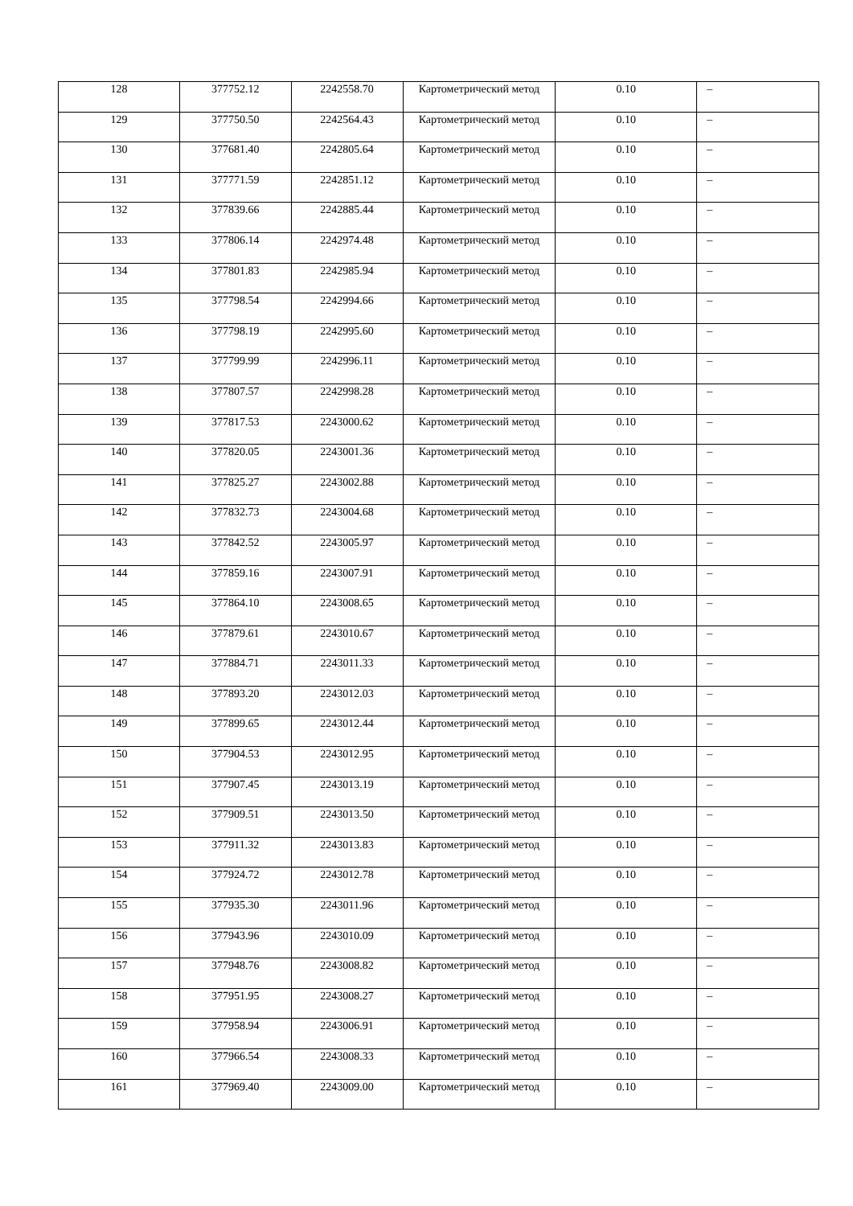| 128 | 377752.12 | 2242558.70 | Картометрический метод | 0.10 | – |
| 129 | 377750.50 | 2242564.43 | Картометрический метод | 0.10 | – |
| 130 | 377681.40 | 2242805.64 | Картометрический метод | 0.10 | – |
| 131 | 377771.59 | 2242851.12 | Картометрический метод | 0.10 | – |
| 132 | 377839.66 | 2242885.44 | Картометрический метод | 0.10 | – |
| 133 | 377806.14 | 2242974.48 | Картометрический метод | 0.10 | – |
| 134 | 377801.83 | 2242985.94 | Картометрический метод | 0.10 | – |
| 135 | 377798.54 | 2242994.66 | Картометрический метод | 0.10 | – |
| 136 | 377798.19 | 2242995.60 | Картометрический метод | 0.10 | – |
| 137 | 377799.99 | 2242996.11 | Картометрический метод | 0.10 | – |
| 138 | 377807.57 | 2242998.28 | Картометрический метод | 0.10 | – |
| 139 | 377817.53 | 2243000.62 | Картометрический метод | 0.10 | – |
| 140 | 377820.05 | 2243001.36 | Картометрический метод | 0.10 | – |
| 141 | 377825.27 | 2243002.88 | Картометрический метод | 0.10 | – |
| 142 | 377832.73 | 2243004.68 | Картометрический метод | 0.10 | – |
| 143 | 377842.52 | 2243005.97 | Картометрический метод | 0.10 | – |
| 144 | 377859.16 | 2243007.91 | Картометрический метод | 0.10 | – |
| 145 | 377864.10 | 2243008.65 | Картометрический метод | 0.10 | – |
| 146 | 377879.61 | 2243010.67 | Картометрический метод | 0.10 | – |
| 147 | 377884.71 | 2243011.33 | Картометрический метод | 0.10 | – |
| 148 | 377893.20 | 2243012.03 | Картометрический метод | 0.10 | – |
| 149 | 377899.65 | 2243012.44 | Картометрический метод | 0.10 | – |
| 150 | 377904.53 | 2243012.95 | Картометрический метод | 0.10 | – |
| 151 | 377907.45 | 2243013.19 | Картометрический метод | 0.10 | – |
| 152 | 377909.51 | 2243013.50 | Картометрический метод | 0.10 | – |
| 153 | 377911.32 | 2243013.83 | Картометрический метод | 0.10 | – |
| 154 | 377924.72 | 2243012.78 | Картометрический метод | 0.10 | – |
| 155 | 377935.30 | 2243011.96 | Картометрический метод | 0.10 | – |
| 156 | 377943.96 | 2243010.09 | Картометрический метод | 0.10 | – |
| 157 | 377948.76 | 2243008.82 | Картометрический метод | 0.10 | – |
| 158 | 377951.95 | 2243008.27 | Картометрический метод | 0.10 | – |
| 159 | 377958.94 | 2243006.91 | Картометрический метод | 0.10 | – |
| 160 | 377966.54 | 2243008.33 | Картометрический метод | 0.10 | – |
| 161 | 377969.40 | 2243009.00 | Картометрический метод | 0.10 | – |